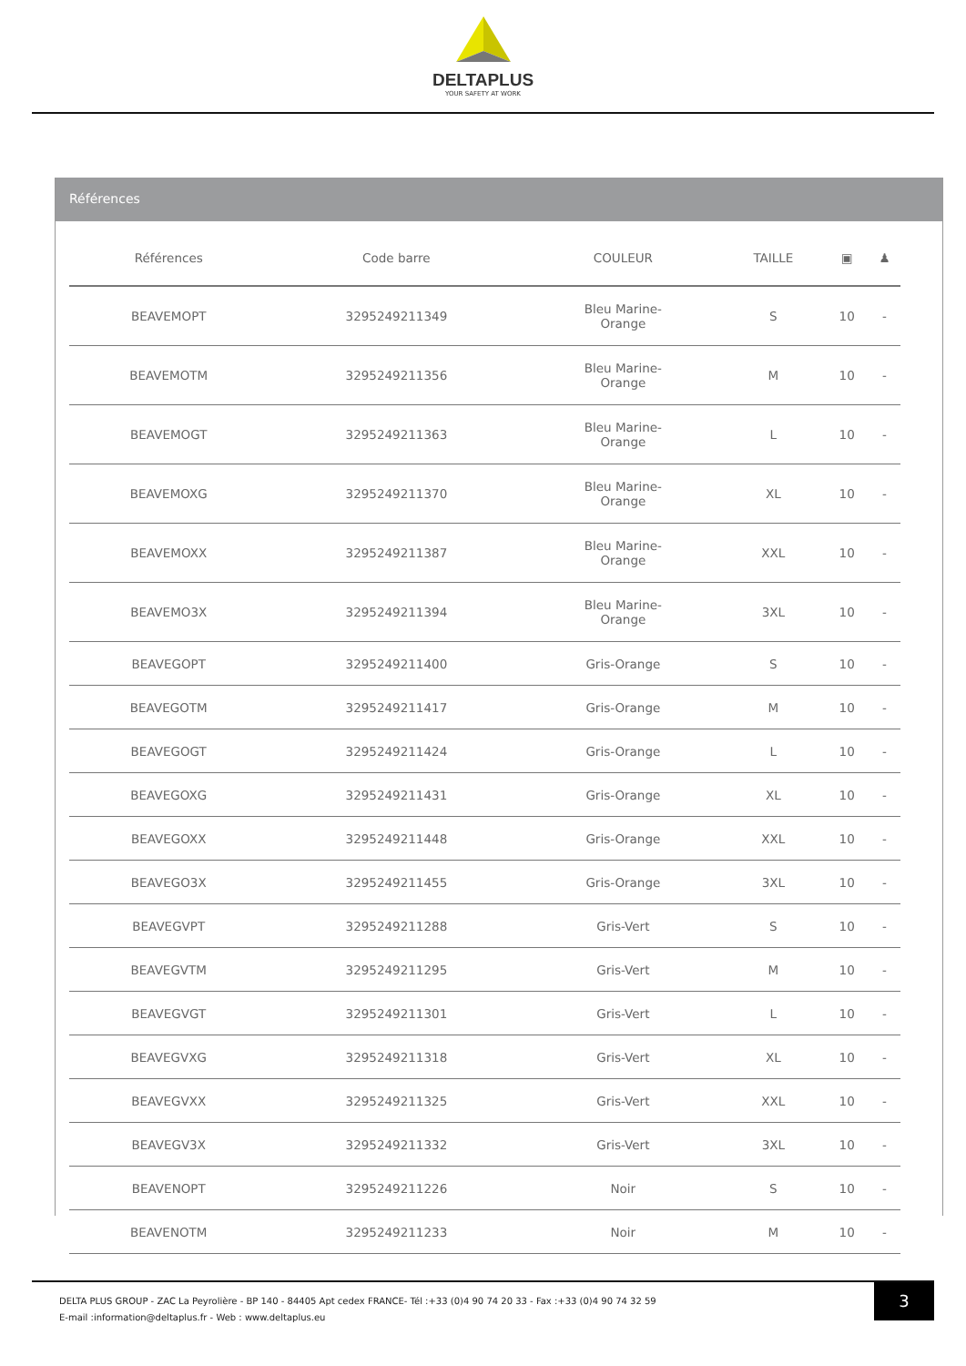DELTAPLUS
YOUR SAFETY AT WORK
Références
| Références | Code barre | COULEUR | TAILLE | ▣ | ♟ |
| --- | --- | --- | --- | --- | --- |
| BEAVEMOPT | 3295249211349 | Bleu Marine- Orange | S | 10 | - |
| BEAVEMOTM | 3295249211356 | Bleu Marine- Orange | M | 10 | - |
| BEAVEMOGT | 3295249211363 | Bleu Marine- Orange | L | 10 | - |
| BEAVEMOXG | 3295249211370 | Bleu Marine- Orange | XL | 10 | - |
| BEAVEMOXX | 3295249211387 | Bleu Marine- Orange | XXL | 10 | - |
| BEAVEMO3X | 3295249211394 | Bleu Marine- Orange | 3XL | 10 | - |
| BEAVEGOPT | 3295249211400 | Gris-Orange | S | 10 | - |
| BEAVEGOTM | 3295249211417 | Gris-Orange | M | 10 | - |
| BEAVEGOGT | 3295249211424 | Gris-Orange | L | 10 | - |
| BEAVEGOXG | 3295249211431 | Gris-Orange | XL | 10 | - |
| BEAVEGOXX | 3295249211448 | Gris-Orange | XXL | 10 | - |
| BEAVEGO3X | 3295249211455 | Gris-Orange | 3XL | 10 | - |
| BEAVEGVPT | 3295249211288 | Gris-Vert | S | 10 | - |
| BEAVEGVTM | 3295249211295 | Gris-Vert | M | 10 | - |
| BEAVEGVGT | 3295249211301 | Gris-Vert | L | 10 | - |
| BEAVEGVXG | 3295249211318 | Gris-Vert | XL | 10 | - |
| BEAVEGVXX | 3295249211325 | Gris-Vert | XXL | 10 | - |
| BEAVEGV3X | 3295249211332 | Gris-Vert | 3XL | 10 | - |
| BEAVENOPT | 3295249211226 | Noir | S | 10 | - |
| BEAVENOTM | 3295249211233 | Noir | M | 10 | - |
DELTA PLUS GROUP - ZAC La Peyrolière - BP 140 - 84405 Apt cedex FRANCE- Tél :+33 (0)4 90 74 20 33 - Fax :+33 (0)4 90 74 32 59
E-mail :information@deltaplus.fr - Web : www.deltaplus.eu
3